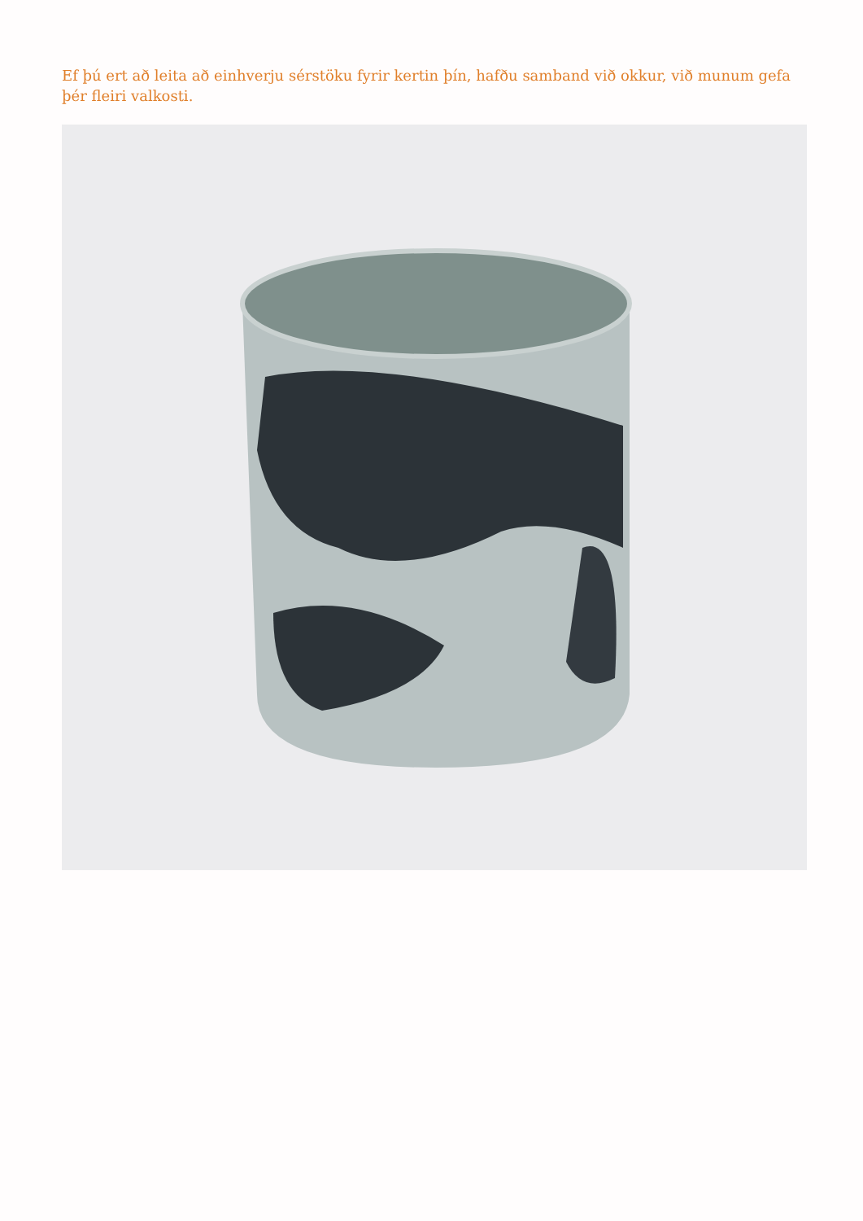Ef þú ert að leita að einhverju sérstöku fyrir kertin þín, hafðu samband við okkur, við munum gefa þér fleiri valkosti.